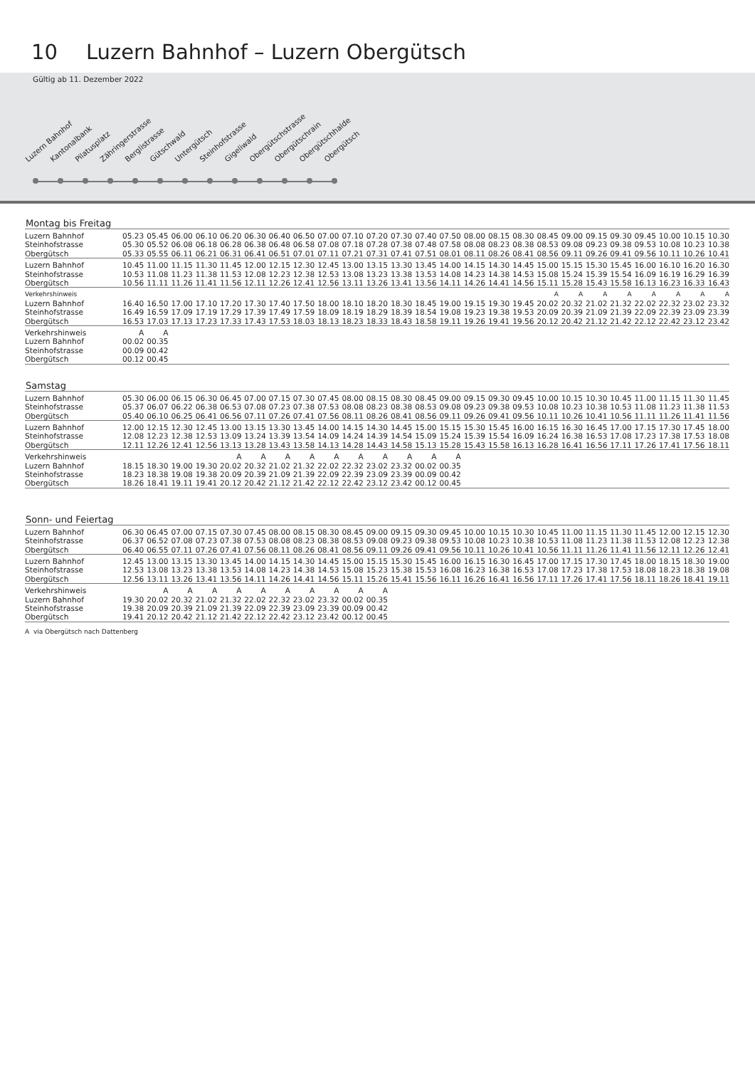10 Luzern Bahnhof – Luzern Obergütsch
Gültig ab 11. Dezember 2022
Luzern Bahnhof
Kantonalbank
Pilatusplatz
Zähringerstrasse
Berglistrasse
Gütschwald
Untergütsch
Steinhofstrasse
Gigeliwald
Obergütschstrasse
Obergütschrain
Obergütschhalde
Obergütsch
Montag bis Freitag
| Luzern Bahnhof | 05.23 | 05.45 | 06.00 | 06.10 | 06.20 | 06.30 | 06.40 | 06.50 | 07.00 | 07.10 | 07.20 | 07.30 | 07.40 | 07.50 | 08.00 | 08.15 | 08.30 | 08.45 | 09.00 | 09.15 | 09.30 | 09.45 | 10.00 | 10.15 | 10.30 |
| Steinhofstrasse | 05.30 | 05.52 | 06.08 | 06.18 | 06.28 | 06.38 | 06.48 | 06.58 | 07.08 | 07.18 | 07.28 | 07.38 | 07.48 | 07.58 | 08.08 | 08.23 | 08.38 | 08.53 | 09.08 | 09.23 | 09.38 | 09.53 | 10.08 | 10.23 | 10.38 |
| Obergütsch | 05.33 | 05.55 | 06.11 | 06.21 | 06.31 | 06.41 | 06.51 | 07.01 | 07.11 | 07.21 | 07.31 | 07.41 | 07.51 | 08.01 | 08.11 | 08.26 | 08.41 | 08.56 | 09.11 | 09.26 | 09.41 | 09.56 | 10.11 | 10.26 | 10.41 |
| Luzern Bahnhof | 10.45 | 11.00 | 11.15 | 11.30 | 11.45 | 12.00 | 12.15 | 12.30 | 12.45 | 13.00 | 13.15 | 13.30 | 13.45 | 14.00 | 14.15 | 14.30 | 14.45 | 15.00 | 15.15 | 15.30 | 15.45 | 16.00 | 16.10 | 16.20 | 16.30 |
| Steinhofstrasse | 10.53 | 11.08 | 11.23 | 11.38 | 11.53 | 12.08 | 12.23 | 12.38 | 12.53 | 13.08 | 13.23 | 13.38 | 13.53 | 14.08 | 14.23 | 14.38 | 14.53 | 15.08 | 15.24 | 15.39 | 15.54 | 16.09 | 16.19 | 16.29 | 16.39 |
| Obergütsch | 10.56 | 11.11 | 11.26 | 11.41 | 11.56 | 12.11 | 12.26 | 12.41 | 12.56 | 13.11 | 13.26 | 13.41 | 13.56 | 14.11 | 14.26 | 14.41 | 14.56 | 15.11 | 15.28 | 15.43 | 15.58 | 16.13 | 16.23 | 16.33 | 16.43 |
| Verkehrshinweis | | | | | | | | | | | | | | | | | | A | A | A | A | A | A | A | A |
| Luzern Bahnhof | 16.40 | 16.50 | 17.00 | 17.10 | 17.20 | 17.30 | 17.40 | 17.50 | 18.00 | 18.10 | 18.20 | 18.30 | 18.45 | 19.00 | 19.15 | 19.30 | 19.45 | 20.02 | 20.32 | 21.02 | 21.32 | 22.02 | 22.32 | 23.02 | 23.32 |
| Steinhofstrasse | 16.49 | 16.59 | 17.09 | 17.19 | 17.29 | 17.39 | 17.49 | 17.59 | 18.09 | 18.19 | 18.29 | 18.39 | 18.54 | 19.08 | 19.23 | 19.38 | 19.53 | 20.09 | 20.39 | 21.09 | 21.39 | 22.09 | 22.39 | 23.09 | 23.39 |
| Obergütsch | 16.53 | 17.03 | 17.13 | 17.23 | 17.33 | 17.43 | 17.53 | 18.03 | 18.13 | 18.23 | 18.33 | 18.43 | 18.58 | 19.11 | 19.26 | 19.41 | 19.56 | 20.12 | 20.42 | 21.12 | 21.42 | 22.12 | 22.42 | 23.12 | 23.42 |
| Verkehrshinweis | A | A | | | | | | | | | | | | | | | | | | | | | | | |
| Luzern Bahnhof | 00.02 | 00.35 | | | | | | | | | | | | | | | | | | | | | | | |
| Steinhofstrasse | 00.09 | 00.42 | | | | | | | | | | | | | | | | | | | | | | | |
| Obergütsch | 00.12 | 00.45 | | | | | | | | | | | | | | | | | | | | | | | |
Samstag
| Luzern Bahnhof | 05.30 | 06.00 | 06.15 | 06.30 | 06.45 | 07.00 | 07.15 | 07.30 | 07.45 | 08.00 | 08.15 | 08.30 | 08.45 | 09.00 | 09.15 | 09.30 | 09.45 | 10.00 | 10.15 | 10.30 | 10.45 | 11.00 | 11.15 | 11.30 | 11.45 |
| Steinhofstrasse | 05.37 | 06.07 | 06.22 | 06.38 | 06.53 | 07.08 | 07.23 | 07.38 | 07.53 | 08.08 | 08.23 | 08.38 | 08.53 | 09.08 | 09.23 | 09.38 | 09.53 | 10.08 | 10.23 | 10.38 | 10.53 | 11.08 | 11.23 | 11.38 | 11.53 |
| Obergütsch | 05.40 | 06.10 | 06.25 | 06.41 | 06.56 | 07.11 | 07.26 | 07.41 | 07.56 | 08.11 | 08.26 | 08.41 | 08.56 | 09.11 | 09.26 | 09.41 | 09.56 | 10.11 | 10.26 | 10.41 | 10.56 | 11.11 | 11.26 | 11.41 | 11.56 |
| Luzern Bahnhof | 12.00 | 12.15 | 12.30 | 12.45 | 13.00 | 13.15 | 13.30 | 13.45 | 14.00 | 14.15 | 14.30 | 14.45 | 15.00 | 15.15 | 15.30 | 15.45 | 16.00 | 16.15 | 16.30 | 16.45 | 17.00 | 17.15 | 17.30 | 17.45 | 18.00 |
| Steinhofstrasse | 12.08 | 12.23 | 12.38 | 12.53 | 13.09 | 13.24 | 13.39 | 13.54 | 14.09 | 14.24 | 14.39 | 14.54 | 15.09 | 15.24 | 15.39 | 15.54 | 16.09 | 16.24 | 16.38 | 16.53 | 17.08 | 17.23 | 17.38 | 17.53 | 18.08 |
| Obergütsch | 12.11 | 12.26 | 12.41 | 12.56 | 13.13 | 13.28 | 13.43 | 13.58 | 14.13 | 14.28 | 14.43 | 14.58 | 15.13 | 15.28 | 15.43 | 15.58 | 16.13 | 16.28 | 16.41 | 16.56 | 17.11 | 17.26 | 17.41 | 17.56 | 18.11 |
| Verkehrshinweis | | | | | A | A | A | A | A | A | A | A | A | A | | | | | | | | | | | |
| Luzern Bahnhof | 18.15 | 18.30 | 19.00 | 19.30 | 20.02 | 20.32 | 21.02 | 21.32 | 22.02 | 22.32 | 23.02 | 23.32 | 00.02 | 00.35 | | | | | | | | | | | |
| Steinhofstrasse | 18.23 | 18.38 | 19.08 | 19.38 | 20.09 | 20.39 | 21.09 | 21.39 | 22.09 | 22.39 | 23.09 | 23.39 | 00.09 | 00.42 | | | | | | | | | | | |
| Obergütsch | 18.26 | 18.41 | 19.11 | 19.41 | 20.12 | 20.42 | 21.12 | 21.42 | 22.12 | 22.42 | 23.12 | 23.42 | 00.12 | 00.45 | | | | | | | | | | | |
Sonn- und Feiertag
| Luzern Bahnhof | 06.30 | 06.45 | 07.00 | 07.15 | 07.30 | 07.45 | 08.00 | 08.15 | 08.30 | 08.45 | 09.00 | 09.15 | 09.30 | 09.45 | 10.00 | 10.15 | 10.30 | 10.45 | 11.00 | 11.15 | 11.30 | 11.45 | 12.00 | 12.15 | 12.30 |
| Steinhofstrasse | 06.37 | 06.52 | 07.08 | 07.23 | 07.38 | 07.53 | 08.08 | 08.23 | 08.38 | 08.53 | 09.08 | 09.23 | 09.38 | 09.53 | 10.08 | 10.23 | 10.38 | 10.53 | 11.08 | 11.23 | 11.38 | 11.53 | 12.08 | 12.23 | 12.38 |
| Obergütsch | 06.40 | 06.55 | 07.11 | 07.26 | 07.41 | 07.56 | 08.11 | 08.26 | 08.41 | 08.56 | 09.11 | 09.26 | 09.41 | 09.56 | 10.11 | 10.26 | 10.41 | 10.56 | 11.11 | 11.26 | 11.41 | 11.56 | 12.11 | 12.26 | 12.41 |
| Luzern Bahnhof | 12.45 | 13.00 | 13.15 | 13.30 | 13.45 | 14.00 | 14.15 | 14.30 | 14.45 | 15.00 | 15.15 | 15.30 | 15.45 | 16.00 | 16.15 | 16.30 | 16.45 | 17.00 | 17.15 | 17.30 | 17.45 | 18.00 | 18.15 | 18.30 | 19.00 |
| Steinhofstrasse | 12.53 | 13.08 | 13.23 | 13.38 | 13.53 | 14.08 | 14.23 | 14.38 | 14.53 | 15.08 | 15.23 | 15.38 | 15.53 | 16.08 | 16.23 | 16.38 | 16.53 | 17.08 | 17.23 | 17.38 | 17.53 | 18.08 | 18.23 | 18.38 | 19.08 |
| Obergütsch | 12.56 | 13.11 | 13.26 | 13.41 | 13.56 | 14.11 | 14.26 | 14.41 | 14.56 | 15.11 | 15.26 | 15.41 | 15.56 | 16.11 | 16.26 | 16.41 | 16.56 | 17.11 | 17.26 | 17.41 | 17.56 | 18.11 | 18.26 | 18.41 | 19.11 |
| Verkehrshinweis | | A | A | A | A | A | A | A | A | A | A | | | | | | | | | | | | | | |
| Luzern Bahnhof | 19.30 | 20.02 | 20.32 | 21.02 | 21.32 | 22.02 | 22.32 | 23.02 | 23.32 | 00.02 | 00.35 | | | | | | | | | | | | | | |
| Steinhofstrasse | 19.38 | 20.09 | 20.39 | 21.09 | 21.39 | 22.09 | 22.39 | 23.09 | 23.39 | 00.09 | 00.42 | | | | | | | | | | | | | | |
| Obergütsch | 19.41 | 20.12 | 20.42 | 21.12 | 21.42 | 22.12 | 22.42 | 23.12 | 23.42 | 00.12 | 00.45 | | | | | | | | | | | | | | |
A via Obergütsch nach Dattenberg